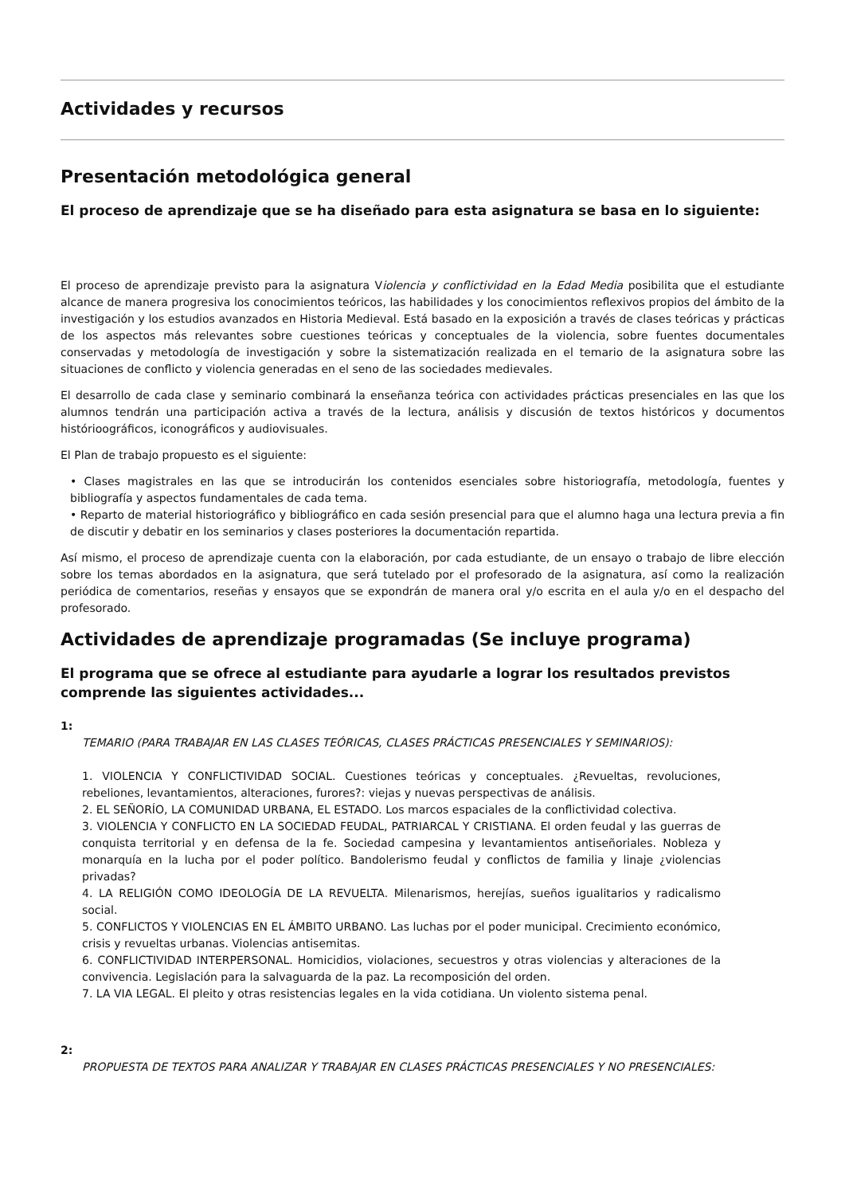Actividades y recursos
Presentación metodológica general
El proceso de aprendizaje que se ha diseñado para esta asignatura se basa en lo siguiente:
El proceso de aprendizaje previsto para la asignatura Violencia y conflictividad en la Edad Media posibilita que el estudiante alcance de manera progresiva los conocimientos teóricos, las habilidades y los conocimientos reflexivos propios del ámbito de la investigación y los estudios avanzados en Historia Medieval. Está basado en la exposición a través de clases teóricas y prácticas de los aspectos más relevantes sobre cuestiones teóricas y conceptuales de la violencia, sobre fuentes documentales conservadas y metodología de investigación y sobre la sistematización realizada en el temario de la asignatura sobre las situaciones de conflicto y violencia generadas en el seno de las sociedades medievales.
El desarrollo de cada clase y seminario combinará la enseñanza teórica con actividades prácticas presenciales en las que los alumnos tendrán una participación activa a través de la lectura, análisis y discusión de textos históricos y documentos histórioográficos, iconográficos y audiovisuales.
El Plan de trabajo propuesto es el siguiente:
• Clases magistrales en las que se introducirán los contenidos esenciales sobre historiografía, metodología, fuentes y bibliografía y aspectos fundamentales de cada tema.
• Reparto de material historiográfico y bibliográfico en cada sesión presencial para que el alumno haga una lectura previa a fin de discutir y debatir en los seminarios y clases posteriores la documentación repartida.
Así mismo, el proceso de aprendizaje cuenta con la elaboración, por cada estudiante, de un ensayo o trabajo de libre elección sobre los temas abordados en la asignatura, que será tutelado por el profesorado de la asignatura, así como la realización periódica de comentarios, reseñas y ensayos que se expondrán de manera oral y/o escrita en el aula y/o en el despacho del profesorado.
Actividades de aprendizaje programadas (Se incluye programa)
El programa que se ofrece al estudiante para ayudarle a lograr los resultados previstos comprende las siguientes actividades...
1:
TEMARIO (PARA TRABAJAR EN LAS CLASES TEÓRICAS, CLASES PRÁCTICAS PRESENCIALES Y SEMINARIOS):
1. VIOLENCIA Y CONFLICTIVIDAD SOCIAL. Cuestiones teóricas y conceptuales. ¿Revueltas, revoluciones, rebeliones, levantamientos, alteraciones, furores?: viejas y nuevas perspectivas de análisis.
2. EL SEÑORÍO, LA COMUNIDAD URBANA, EL ESTADO. Los marcos espaciales de la conflictividad colectiva.
3. VIOLENCIA Y CONFLICTO EN LA SOCIEDAD FEUDAL, PATRIARCAL Y CRISTIANA. El orden feudal y las guerras de conquista territorial y en defensa de la fe. Sociedad campesina y levantamientos antiseñoriales. Nobleza y monarquía en la lucha por el poder político. Bandolerismo feudal y conflictos de familia y linaje ¿violencias privadas?
4. LA RELIGIÓN COMO IDEOLOGÍA DE LA REVUELTA. Milenarismos, herejías, sueños igualitarios y radicalismo social.
5. CONFLICTOS Y VIOLENCIAS EN EL ÁMBITO URBANO. Las luchas por el poder municipal. Crecimiento económico, crisis y revueltas urbanas. Violencias antisemitas.
6. CONFLICTIVIDAD INTERPERSONAL. Homicidios, violaciones, secuestros y otras violencias y alteraciones de la convivencia. Legislación para la salvaguarda de la paz. La recomposición del orden.
7. LA VIA LEGAL. El pleito y otras resistencias legales en la vida cotidiana. Un violento sistema penal.
2:
PROPUESTA DE TEXTOS PARA ANALIZAR Y TRABAJAR EN CLASES PRÁCTICAS PRESENCIALES Y NO PRESENCIALES: